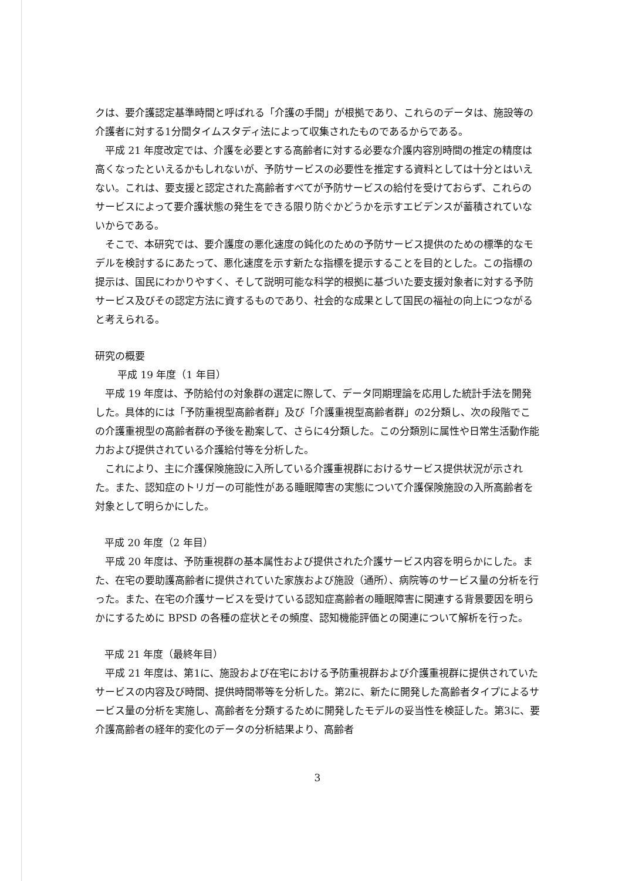クは、要介護認定基準時間と呼ばれる「介護の手間」が根拠であり、これらのデータは、施設等の介護者に対する1分間タイムスタディ法によって収集されたものであるからである。
平成 21 年度改定では、介護を必要とする高齢者に対する必要な介護内容別時間の推定の精度は高くなったといえるかもしれないが、予防サービスの必要性を推定する資料としては十分とはいえない。これは、要支援と認定された高齢者すべてが予防サービスの給付を受けておらず、これらのサービスによって要介護状態の発生をできる限り防ぐかどうかを示すエビデンスが蓄積されていないからである。
そこで、本研究では、要介護度の悪化速度の鈍化のための予防サービス提供のための標準的なモデルを検討するにあたって、悪化速度を示す新たな指標を提示することを目的とした。この指標の提示は、国民にわかりやすく、そして説明可能な科学的根拠に基づいた要支援対象者に対する予防サービス及びその認定方法に資するものであり、社会的な成果として国民の福祉の向上につながると考えられる。
研究の概要
平成 19 年度（1 年目）
平成 19 年度は、予防給付の対象群の選定に際して、データ同期理論を応用した統計手法を開発した。具体的には「予防重視型高齢者群」及び「介護重視型高齢者群」の2分類し、次の段階でこの介護重視型の高齢者群の予後を勘案して、さらに4分類した。この分類別に属性や日常生活動作能力および提供されている介護給付等を分析した。
これにより、主に介護保険施設に入所している介護重視群におけるサービス提供状況が示された。また、認知症のトリガーの可能性がある睡眠障害の実態について介護保険施設の入所高齢者を対象として明らかにした。
平成 20 年度（2 年目）
平成 20 年度は、予防重視群の基本属性および提供された介護サービス内容を明らかにした。また、在宅の要助護高齢者に提供されていた家族および施設（通所）、病院等のサービス量の分析を行った。また、在宅の介護サービスを受けている認知症高齢者の睡眠障害に関連する背景要因を明らかにするために BPSD の各種の症状とその頻度、認知機能評価との関連について解析を行った。
平成 21 年度（最終年目）
平成 21 年度は、第1に、施設および在宅における予防重視群および介護重視群に提供されていたサービスの内容及び時間、提供時間帯等を分析した。第2に、新たに開発した高齢者タイプによるサービス量の分析を実施し、高齢者を分類するために開発したモデルの妥当性を検証した。第3に、要介護高齢者の経年的変化のデータの分析結果より、高齢者
3